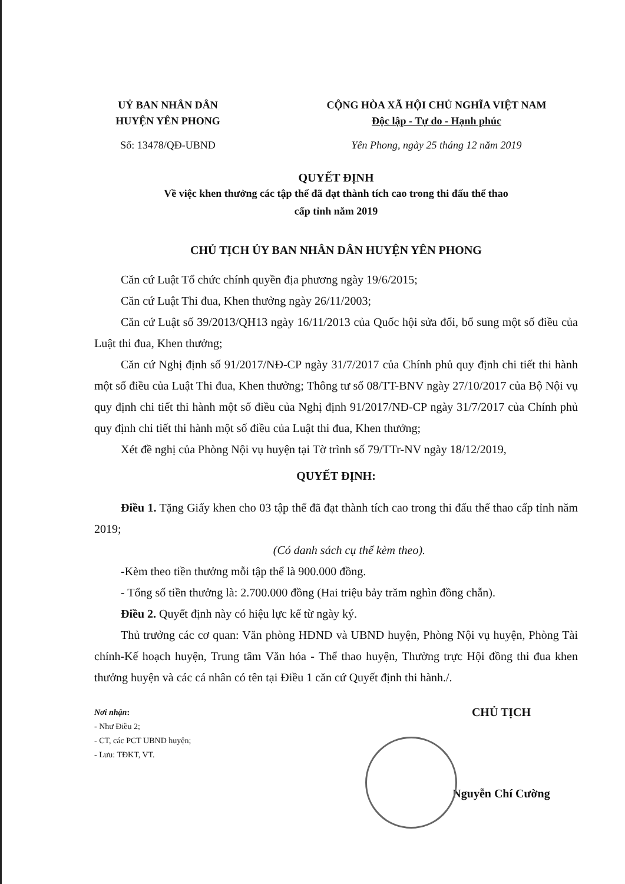UỶ BAN NHÂN DÂN
HUYỆN YÊN PHONG
Số: 13478/QĐ-UBND
CỘNG HÒA XÃ HỘI CHỦ NGHĨA VIỆT NAM
Độc lập - Tự do - Hạnh phúc
Yên Phong, ngày 25 tháng 12 năm 2019
QUYẾT ĐỊNH
Về việc khen thưởng các tập thể đã đạt thành tích cao trong thi đấu thể thao
cấp tỉnh năm 2019
CHỦ TỊCH ỦY BAN NHÂN DÂN HUYỆN YÊN PHONG
Căn cứ Luật Tổ chức chính quyền địa phương ngày 19/6/2015;
Căn cứ Luật Thi đua, Khen thưởng ngày 26/11/2003;
Căn cứ Luật số 39/2013/QH13 ngày 16/11/2013 của Quốc hội sửa đổi, bổ sung một số điều của Luật thi đua, Khen thưởng;
Căn cứ Nghị định số 91/2017/NĐ-CP ngày 31/7/2017 của Chính phủ quy định chi tiết thi hành một số điều của Luật Thi đua, Khen thưởng; Thông tư số 08/TT-BNV ngày 27/10/2017 của Bộ Nội vụ quy định chi tiết thi hành một số điều của Nghị định 91/2017/NĐ-CP ngày 31/7/2017 của Chính phủ quy định chi tiết thi hành một số điều của Luật thi đua, Khen thưởng;
Xét đề nghị của Phòng Nội vụ huyện tại Tờ trình số 79/TTr-NV ngày 18/12/2019,
QUYẾT ĐỊNH:
Điều 1. Tặng Giấy khen cho 03 tập thể đã đạt thành tích cao trong thi đấu thể thao cấp tỉnh năm 2019;
(Có danh sách cụ thể kèm theo).
-Kèm theo tiền thưởng mỗi tập thể là 900.000 đồng.
- Tổng số tiền thưởng là: 2.700.000 đồng (Hai triệu bảy trăm nghìn đồng chẵn).
Điều 2. Quyết định này có hiệu lực kể từ ngày ký.
Thủ trưởng các cơ quan: Văn phòng HĐND và UBND huyện, Phòng Nội vụ huyện, Phòng Tài chính-Kế hoạch huyện, Trung tâm Văn hóa - Thể thao huyện, Thường trực Hội đồng thi đua khen thưởng huyện và các cá nhân có tên tại Điều 1 căn cứ Quyết định thi hành./.
Nơi nhận:
- Như Điều 2;
- CT, các PCT UBND huyện;
- Lưu: TĐKT, VT.
CHỦ TỊCH
Nguyễn Chí Cường